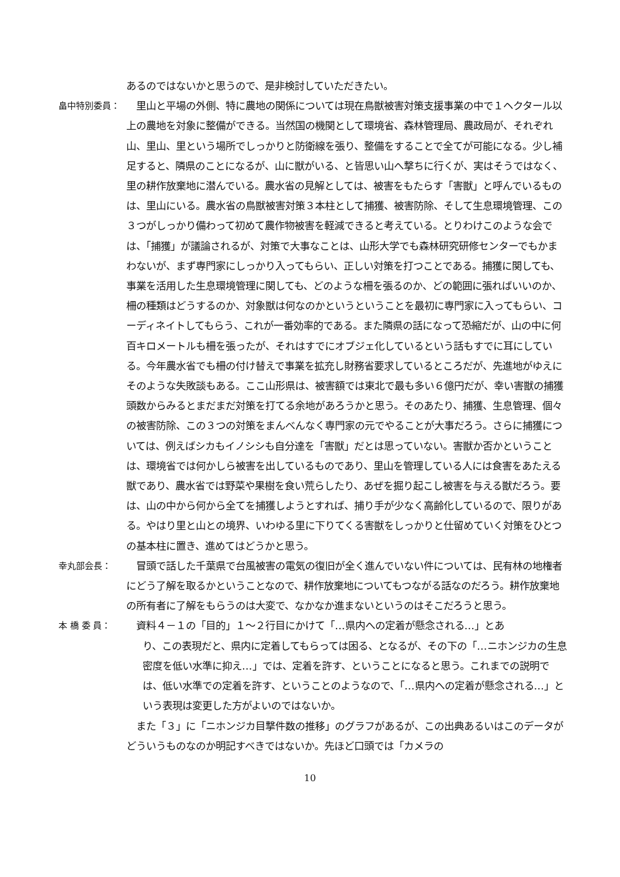あるのではないかと思うので、是非検討していただきたい。
畠中特別委員：
　里山と平場の外側、特に農地の関係については現在鳥獣被害対策支援事業の中で１ヘクタール以上の農地を対象に整備ができる。当然国の機関として環境省、森林管理局、農政局が、それぞれ山、里山、里という場所でしっかりと防衛線を張り、整備をすることで全てが可能になる。少し補足すると、隣県のことになるが、山に獣がいる、と皆思い山へ撃ちに行くが、実はそうではなく、里の耕作放棄地に潜んでいる。農水省の見解としては、被害をもたらす「害獣」と呼んでいるものは、里山にいる。農水省の鳥獣被害対策３本柱として捕獲、被害防除、そして生息環境管理、この３つがしっかり備わって初めて農作物被害を軽減できると考えている。とりわけこのような会では、「捕獲」が議論されるが、対策で大事なことは、山形大学でも森林研究研修センターでもかまわないが、まず専門家にしっかり入ってもらい、正しい対策を打つことである。捕獲に関しても、事業を活用した生息環境管理に関しても、どのような柵を張るのか、どの範囲に張ればいいのか、柵の種類はどうするのか、対象獣は何なのかというということを最初に専門家に入ってもらい、コーディネイトしてもらう、これが一番効率的である。また隣県の話になって恐縮だが、山の中に何百キロメートルも柵を張ったが、それはすでにオブジェ化しているという話もすでに耳にしている。今年農水省でも柵の付け替えで事業を拡充し財務省要求しているところだが、先進地がゆえにそのような失敗談もある。ここ山形県は、被害額では東北で最も多い６億円だが、幸い害獣の捕獲頭数からみるとまだまだ対策を打てる余地があろうかと思う。そのあたり、捕獲、生息管理、個々の被害防除、この３つの対策をまんべんなく専門家の元でやることが大事だろう。さらに捕獲については、例えばシカもイノシシも自分達を「害獣」だとは思っていない。害獣か否かということは、環境省では何かしら被害を出しているものであり、里山を管理している人には食害をあたえる獣であり、農水省では野菜や果樹を食い荒らしたり、あぜを掘り起こし被害を与える獣だろう。要は、山の中から何から全てを捕獲しようとすれば、捕り手が少なく高齢化しているので、限りがある。やはり里と山との境界、いわゆる里に下りてくる害獣をしっかりと仕留めていく対策をひとつの基本柱に置き、進めてはどうかと思う。
幸丸部会長：
　冒頭で話した千葉県で台風被害の電気の復旧が全く進んでいない件については、民有林の地権者にどう了解を取るかということなので、耕作放棄地についてもつながる話なのだろう。耕作放棄地の所有者に了解をもらうのは大変で、なかなか進まないというのはそこだろうと思う。
本 橋 委 員：
　資料４－１の「目的」１～２行目にかけて「…県内への定着が懸念される…」とあ
り、この表現だと、県内に定着してもらっては困る、となるが、その下の「…ニホンジカの生息密度を低い水準に抑え…」では、定着を許す、ということになると思う。これまでの説明では、低い水準での定着を許す、ということのようなので、「…県内への定着が懸念される…」という表現は変更した方がよいのではないか。
　また「３」に「ニホンジカ目撃件数の推移」のグラフがあるが、この出典あるいはこのデータがどういうものなのか明記すべきではないか。先ほど口頭では「カメラの
10